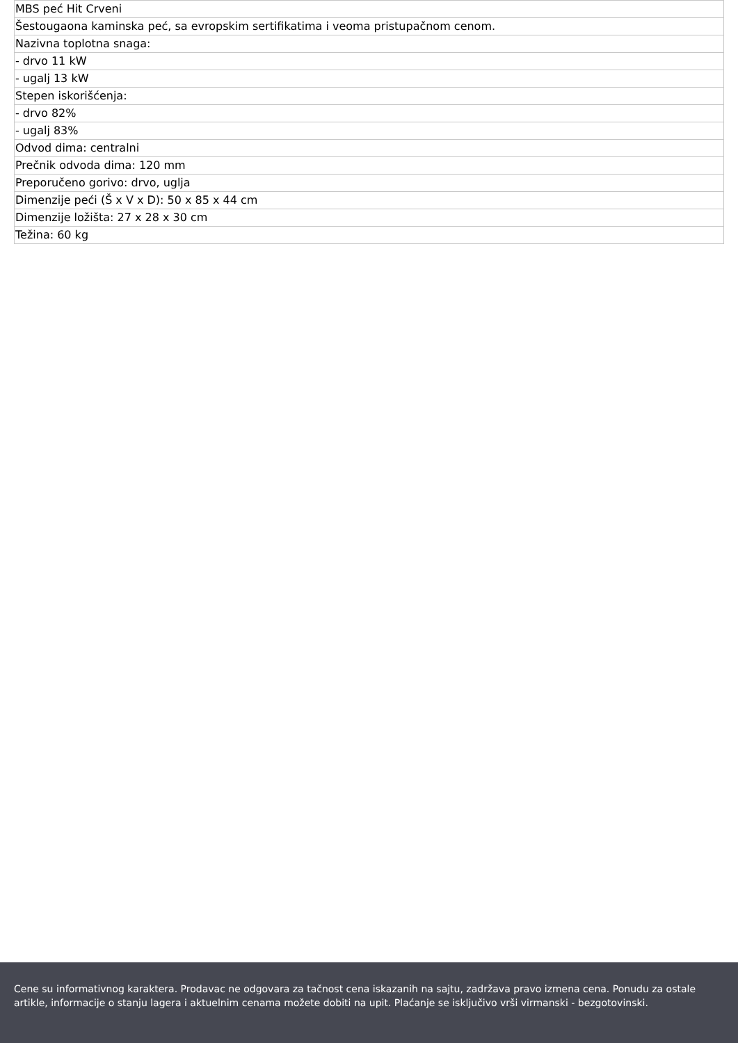| MBS peć Hit Crveni |
| Šestougaona kaminska peć, sa evropskim sertifikatima i veoma pristupačnom cenom. |
| Nazivna toplotna snaga: |
| - drvo 11 kW |
| - ugalj 13 kW |
| Stepen iskorišćenja: |
| - drvo 82% |
| - ugalj 83% |
| Odvod dima: centralni |
| Prečnik odvoda dima: 120 mm |
| Preporučeno gorivo: drvo, uglja |
| Dimenzije peći (Š x V x D): 50 x 85 x 44 cm |
| Dimenzije ložišta: 27 x 28 x 30 cm |
| Težina: 60 kg |
Cene su informativnog karaktera. Prodavac ne odgovara za tačnost cena iskazanih na sajtu, zadržava pravo izmena cena. Ponudu za ostale artikle, informacije o stanju lagera i aktuelnim cenama možete dobiti na upit. Plaćanje se isključivo vrši virmanski - bezgotovinski.